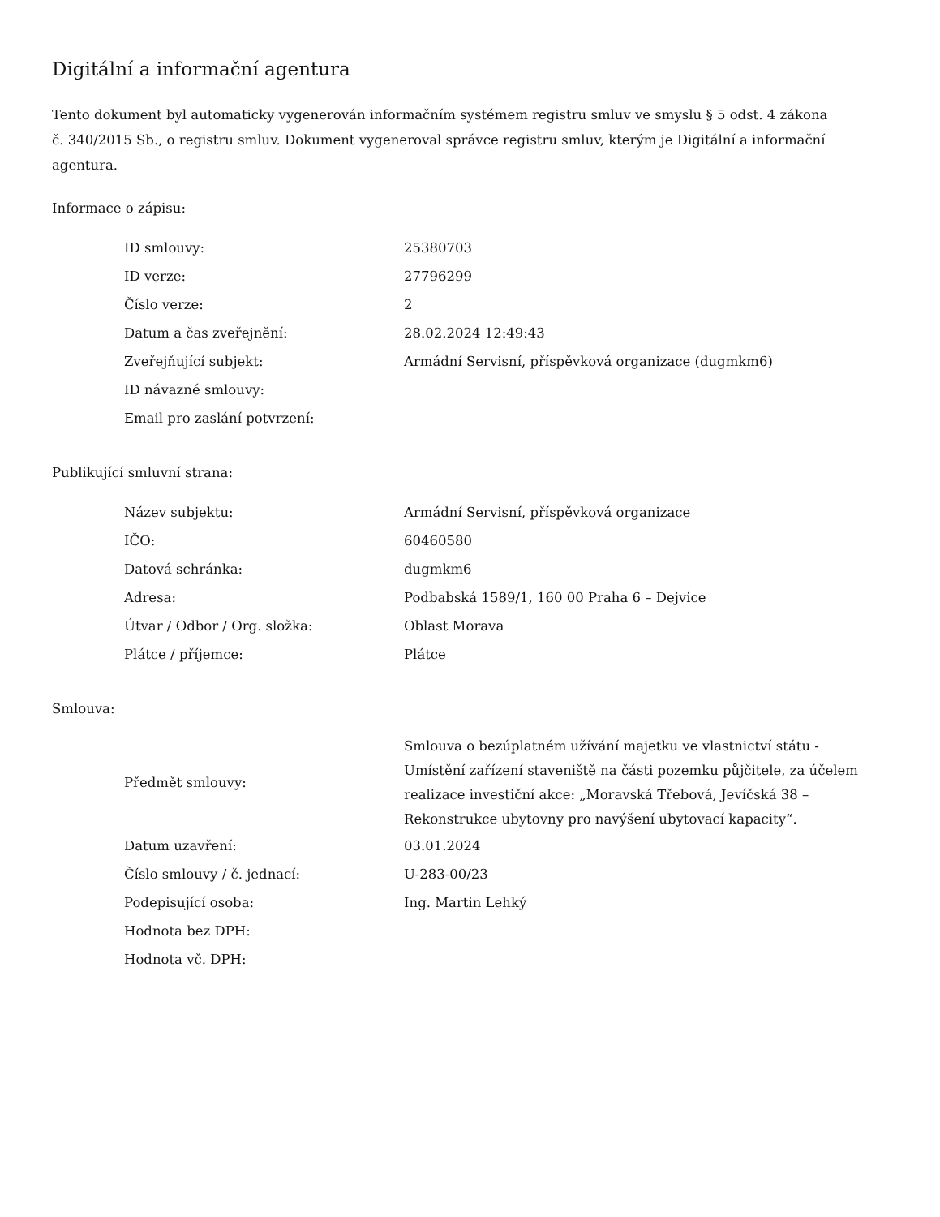Digitální a informační agentura
Tento dokument byl automaticky vygenerován informačním systémem registru smluv ve smyslu § 5 odst. 4 zákona
č. 340/2015 Sb., o registru smluv. Dokument vygeneroval správce registru smluv, kterým je Digitální a informační agentura.
Informace o zápisu:
| ID smlouvy: | 25380703 |
| ID verze: | 27796299 |
| Číslo verze: | 2 |
| Datum a čas zveřejnění: | 28.02.2024 12:49:43 |
| Zveřejňující subjekt: | Armádní Servisní, příspěvková organizace (dugmkm6) |
| ID návazné smlouvy: | |
| Email pro zaslání potvrzení: | |
Publikující smluvní strana:
| Název subjektu: | Armádní Servisní, příspěvková organizace |
| IČO: | 60460580 |
| Datová schránka: | dugmkm6 |
| Adresa: | Podbabská 1589/1, 160 00 Praha 6 – Dejvice |
| Útvar / Odbor / Org. složka: | Oblast Morava |
| Plátce / příjemce: | Plátce |
Smlouva:
| Předmět smlouvy: | Smlouva o bezúplatném užívání majetku ve vlastnictví státu - Umístění zařízení staveniště na části pozemku půjčitele, za účelem realizace investiční akce: „Moravská Třebová, Jevíčská 38 – Rekonstrukce ubytovny pro navýšení ubytovací kapacity“. |
| Datum uzavření: | 03.01.2024 |
| Číslo smlouvy / č. jednací: | U-283-00/23 |
| Podepisující osoba: | Ing. Martin Lehký |
| Hodnota bez DPH: | |
| Hodnota vč. DPH: | |